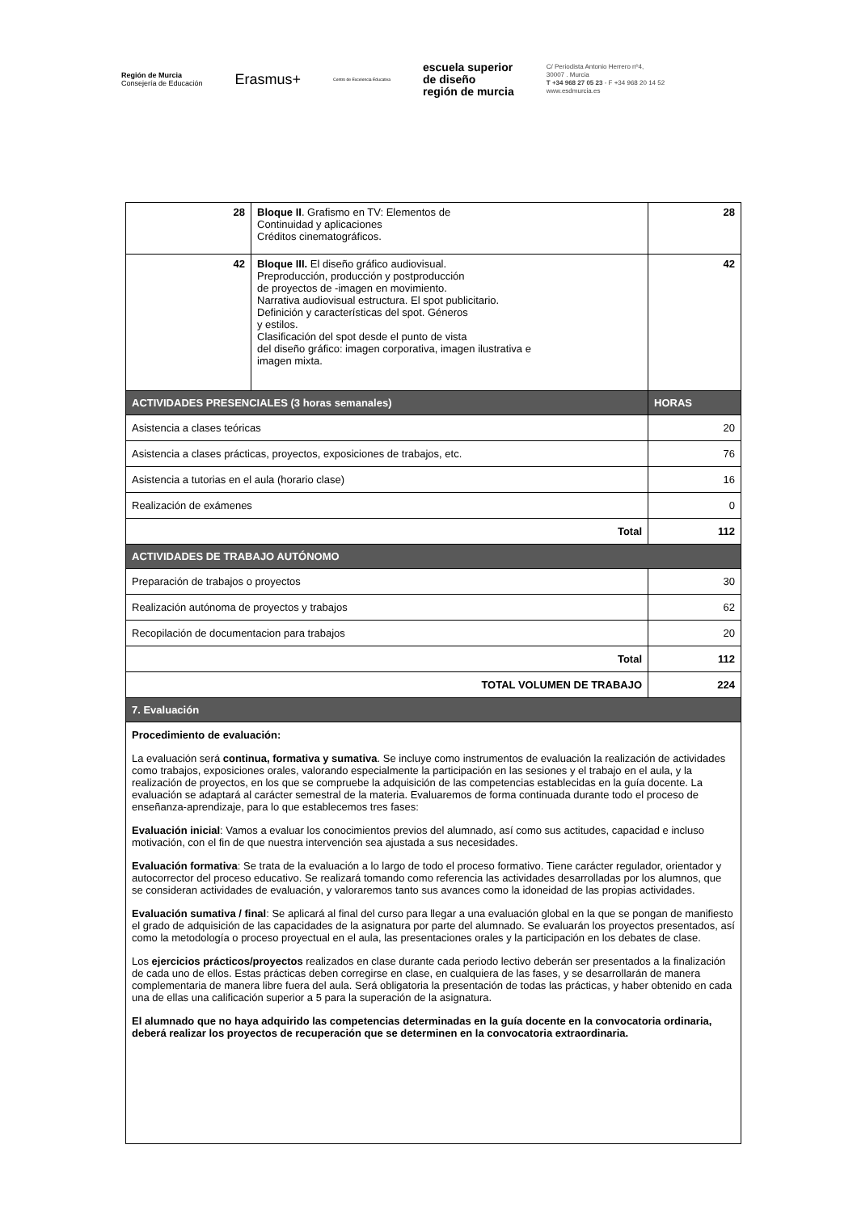Región de Murcia
Consejería de Educación
Erasmus+
Centro de Excelencia Educativa
escuela superior
de diseño
región de murcia
C/ Periodista Antonio Herrero nº4,
30007 . Murcia
T +34 968 27 05 23 - F +34 968 20 14 52
www.esdmurcia.es
| 28 | Bloque II . Grafismo en TV: Elementos de Continuidad y aplicaciones Créditos cinematográficos. | 28 | |
| 42 | Bloque III. El diseño gráfico audiovisual. Preproducción, producción y postproducción de proyectos de -imagen en movimiento. Narrativa audiovisual estructura. El spot publicitario. Definición y características del spot. Géneros y estilos. Clasificación del spot desde el punto de vista del diseño gráfico: imagen corporativa, imagen ilustrativa e imagen mixta. | 42 | |
| ACTIVIDADES PRESENCIALES (3 horas semanales) | | | HORAS |
| Asistencia a clases teóricas | | | 20 |
| Asistencia a clases prácticas, proyectos, exposiciones de trabajos, etc. | | | 76 |
| Asistencia a tutorias en el aula (horario clase) | | | 16 |
| Realización de exámenes | | | 0 |
| Total | | | 112 |
| ACTIVIDADES DE TRABAJO AUTÓNOMO | | | |
| Preparación de trabajos o proyectos | | | 30 |
| Realización autónoma de proyectos y trabajos | | | 62 |
| Recopilación de documentacion para trabajos | | | 20 |
| Total | | | 112 |
| TOTAL VOLUMEN DE TRABAJO | | | 224 |
| 7. Evaluación | | | |
| Procedimiento de evaluación: La evaluación será continua, formativa y sumativa . Se incluye como instrumentos de evaluación la realización de actividades como trabajos, exposiciones orales, valorando especialmente la participación en las sesiones y el trabajo en el aula, y la realización de proyectos, en los que se compruebe la adquisición de las competencias establecidas en la guía docente. La evaluación se adaptará al carácter semestral de la materia. Evaluaremos de forma continuada durante todo el proceso de enseñanza-aprendizaje, para lo que establecemos tres fases: Evaluación inicial : Vamos a evaluar los conocimientos previos del alumnado, así como sus actitudes, capacidad e incluso motivación, con el fin de que nuestra intervención sea ajustada a sus necesidades. Evaluación formativa : Se trata de la evaluación a lo largo de todo el proceso formativo. Tiene carácter regulador, orientador y autocorrector del proceso educativo. Se realizará tomando como referencia las actividades desarrolladas por los alumnos, que se consideran actividades de evaluación, y valoraremos tanto sus avances como la idoneidad de las propias actividades. Evaluación sumativa / final : Se aplicará al final del curso para llegar a una evaluación global en la que se pongan de manifiesto el grado de adquisición de las capacidades de la asignatura por parte del alumnado. Se evaluarán los proyectos presentados, así como la metodología o proceso proyectual en el aula, las presentaciones orales y la participación en los debates de clase. Los ejercicios prácticos/proyectos realizados en clase durante cada periodo lectivo deberán ser presentados a la finalización de cada uno de ellos. Estas prácticas deben corregirse en clase, en cualquiera de las fases, y se desarrollarán de manera complementaria de manera libre fuera del aula. Será obligatoria la presentación de todas las prácticas, y haber obtenido en cada una de ellas una calificación superior a 5 para la superación de la asignatura. El alumnado que no haya adquirido las competencias determinadas en la guía docente en la convocatoria ordinaria, deberá realizar los proyectos de recuperación que se determinen en la convocatoria extraordinaria. | | | |